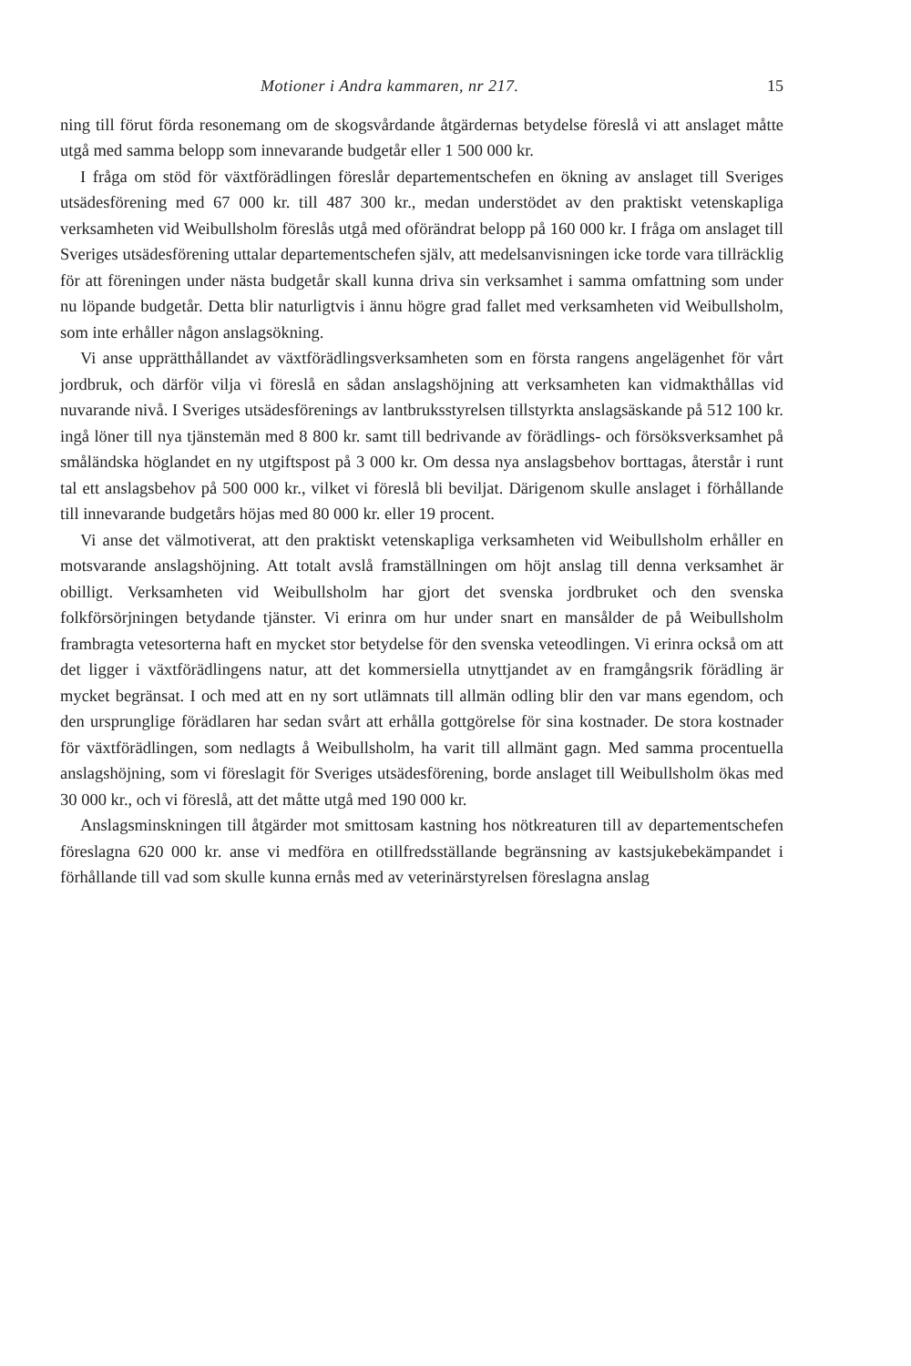Motioner i Andra kammaren, nr 217. 15
ning till förut förda resonemang om de skogsvårdande åtgärdernas betydelse föreslå vi att anslaget måtte utgå med samma belopp som innevarande budgetår eller 1 500 000 kr.
I fråga om stöd för växtförädlingen föreslår departementschefen en ökning av anslaget till Sveriges utsädesförening med 67 000 kr. till 487 300 kr., medan understödet av den praktiskt vetenskapliga verksamheten vid Weibullsholm föreslås utgå med oförändrat belopp på 160 000 kr. I fråga om anslaget till Sveriges utsädesförening uttalar departementschefen själv, att medelsanvisningen icke torde vara tillräcklig för att föreningen under nästa budgetår skall kunna driva sin verksamhet i samma omfattning som under nu löpande budgetår. Detta blir naturligtvis i ännu högre grad fallet med verksamheten vid Weibullsholm, som inte erhåller någon anslagsökning.
Vi anse upprätthållandet av växtförädlingsverksamheten som en första rangens angelägenhet för vårt jordbruk, och därför vilja vi föreslå en sådan anslagshöjning att verksamheten kan vidmakthållas vid nuvarande nivå. I Sveriges utsädesförenings av lantbruksstyrelsen tillstyrkta anslagsäskande på 512 100 kr. ingå löner till nya tjänstemän med 8 800 kr. samt till bedrivande av förädlings- och försöksverksamhet på småländska höglandet en ny utgiftspost på 3 000 kr. Om dessa nya anslagsbehov borttagas, återstår i runt tal ett anslagsbehov på 500 000 kr., vilket vi föreslå bli beviljat. Därigenom skulle anslaget i förhållande till innevarande budgetårs höjas med 80 000 kr. eller 19 procent.
Vi anse det välmotiverat, att den praktiskt vetenskapliga verksamheten vid Weibullsholm erhåller en motsvarande anslagshöjning. Att totalt avslå framställningen om höjt anslag till denna verksamhet är obilligt. Verksamheten vid Weibullsholm har gjort det svenska jordbruket och den svenska folkförsörjningen betydande tjänster. Vi erinra om hur under snart en mansålder de på Weibullsholm frambragta vetesorterna haft en mycket stor betydelse för den svenska veteodlingen. Vi erinra också om att det ligger i växtförädlingens natur, att det kommersiella utnyttjandet av en framgångsrik förädling är mycket begränsat. I och med att en ny sort utlämnats till allmän odling blir den var mans egendom, och den ursprunglige förädlaren har sedan svårt att erhålla gottgörelse för sina kostnader. De stora kostnader för växtförädlingen, som nedlagts å Weibullsholm, ha varit till allmänt gagn. Med samma procentuella anslagshöjning, som vi föreslagit för Sveriges utsädesförening, borde anslaget till Weibullsholm ökas med 30 000 kr., och vi föreslå, att det måtte utgå med 190 000 kr.
Anslagsminskningen till åtgärder mot smittosam kastning hos nötkreaturen till av departementschefen föreslagna 620 000 kr. anse vi medföra en otillfredsställande begränsning av kastsjukebekämpandet i förhållande till vad som skulle kunna ernås med av veterinärstyrelsen föreslagna anslag